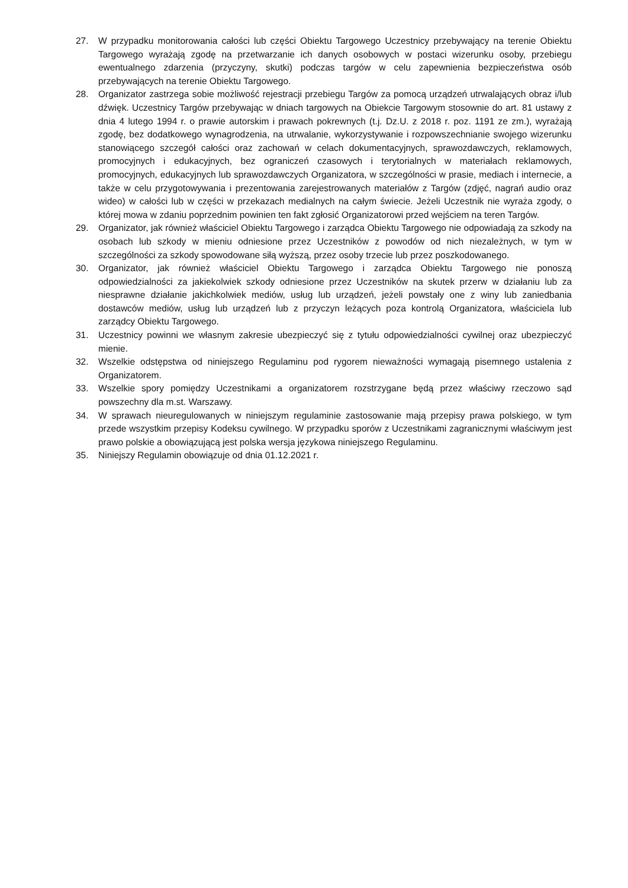27. W przypadku monitorowania całości lub części Obiektu Targowego Uczestnicy przebywający na terenie Obiektu Targowego wyrażają zgodę na przetwarzanie ich danych osobowych w postaci wizerunku osoby, przebiegu ewentualnego zdarzenia (przyczyny, skutki) podczas targów w celu zapewnienia bezpieczeństwa osób przebywających na terenie Obiektu Targowego.
28. Organizator zastrzega sobie możliwość rejestracji przebiegu Targów za pomocą urządzeń utrwalających obraz i/lub dźwięk. Uczestnicy Targów przebywając w dniach targowych na Obiekcie Targowym stosownie do art. 81 ustawy z dnia 4 lutego 1994 r. o prawie autorskim i prawach pokrewnych (t.j. Dz.U. z 2018 r. poz. 1191 ze zm.), wyrażają zgodę, bez dodatkowego wynagrodzenia, na utrwalanie, wykorzystywanie i rozpowszechnianie swojego wizerunku stanowiącego szczegół całości oraz zachowań w celach dokumentacyjnych, sprawozdawczych, reklamowych, promocyjnych i edukacyjnych, bez ograniczeń czasowych i terytorialnych w materiałach reklamowych, promocyjnych, edukacyjnych lub sprawozdawczych Organizatora, w szczególności w prasie, mediach i internecie, a także w celu przygotowywania i prezentowania zarejestrowanych materiałów z Targów (zdjęć, nagrań audio oraz wideo) w całości lub w części w przekazach medialnych na całym świecie. Jeżeli Uczestnik nie wyraża zgody, o której mowa w zdaniu poprzednim powinien ten fakt zgłosić Organizatorowi przed wejściem na teren Targów.
29. Organizator, jak również właściciel Obiektu Targowego i zarządca Obiektu Targowego nie odpowiadają za szkody na osobach lub szkody w mieniu odniesione przez Uczestników z powodów od nich niezależnych, w tym w szczególności za szkody spowodowane siłą wyższą, przez osoby trzecie lub przez poszkodowanego.
30. Organizator, jak również właściciel Obiektu Targowego i zarządca Obiektu Targowego nie ponoszą odpowiedzialności za jakiekolwiek szkody odniesione przez Uczestników na skutek przerw w działaniu lub za niesprawne działanie jakichkolwiek mediów, usług lub urządzeń, jeżeli powstały one z winy lub zaniedbania dostawców mediów, usług lub urządzeń lub z przyczyn leżących poza kontrolą Organizatora, właściciela lub zarządcy Obiektu Targowego.
31. Uczestnicy powinni we własnym zakresie ubezpieczyć się z tytułu odpowiedzialności cywilnej oraz ubezpieczyć mienie.
32. Wszelkie odstępstwa od niniejszego Regulaminu pod rygorem nieważności wymagają pisemnego ustalenia z Organizatorem.
33. Wszelkie spory pomiędzy Uczestnikami a organizatorem rozstrzygane będą przez właściwy rzeczowo sąd powszechny dla m.st. Warszawy.
34. W sprawach nieuregulowanych w niniejszym regulaminie zastosowanie mają przepisy prawa polskiego, w tym przede wszystkim przepisy Kodeksu cywilnego. W przypadku sporów z Uczestnikami zagranicznymi właściwym jest prawo polskie a obowiązującą jest polska wersja językowa niniejszego Regulaminu.
35. Niniejszy Regulamin obowiązuje od dnia 01.12.2021 r.